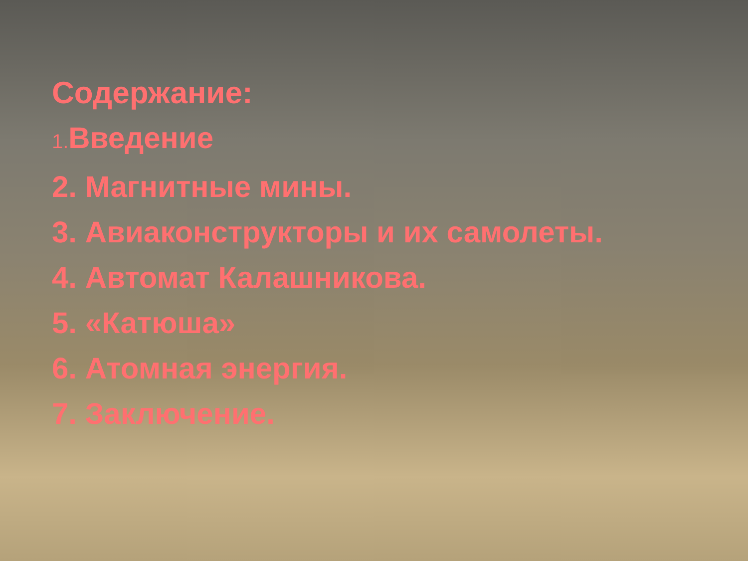Содержание:
1. Введение
2. Магнитные мины.
3. Авиаконструкторы и их самолеты.
4. Автомат Калашникова.
5. «Катюша»
6. Атомная энергия.
7. Заключение.